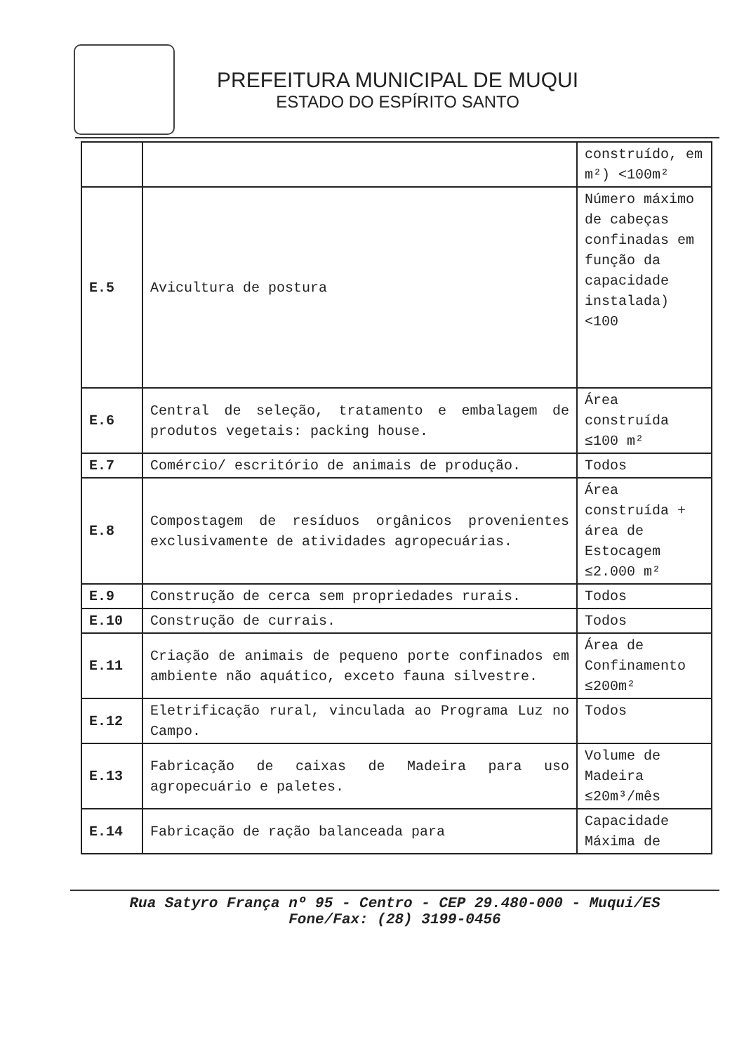PREFEITURA MUNICIPAL DE MUQUI
ESTADO DO ESPÍRITO SANTO
| | | construído, em m²) <100m² |
| E.5 | Avicultura de postura | Número máximo de cabeças confinadas em função da capacidade instalada) <100 |
| E.6 | Central de seleção, tratamento e embalagem de produtos vegetais: packing house. | Área construída ≤100 m² |
| E.7 | Comércio/ escritório de animais de produção. | Todos |
| E.8 | Compostagem de resíduos orgânicos provenientes exclusivamente de atividades agropecuárias. | Área construída + área de Estocagem ≤2.000 m² |
| E.9 | Construção de cerca sem propriedades rurais. | Todos |
| E.10 | Construção de currais. | Todos |
| E.11 | Criação de animais de pequeno porte confinados em ambiente não aquático, exceto fauna silvestre. | Área de Confinamento ≤200m² |
| E.12 | Eletrificação rural, vinculada ao Programa Luz no Campo. | Todos |
| E.13 | Fabricação de caixas de Madeira para uso agropecuário e paletes. | Volume de Madeira ≤20m³/mês |
| E.14 | Fabricação de ração balanceada para | Capacidade Máxima de |
Rua Satyro França nº 95 - Centro - CEP 29.480-000 - Muqui/ES
Fone/Fax: (28) 3199-0456